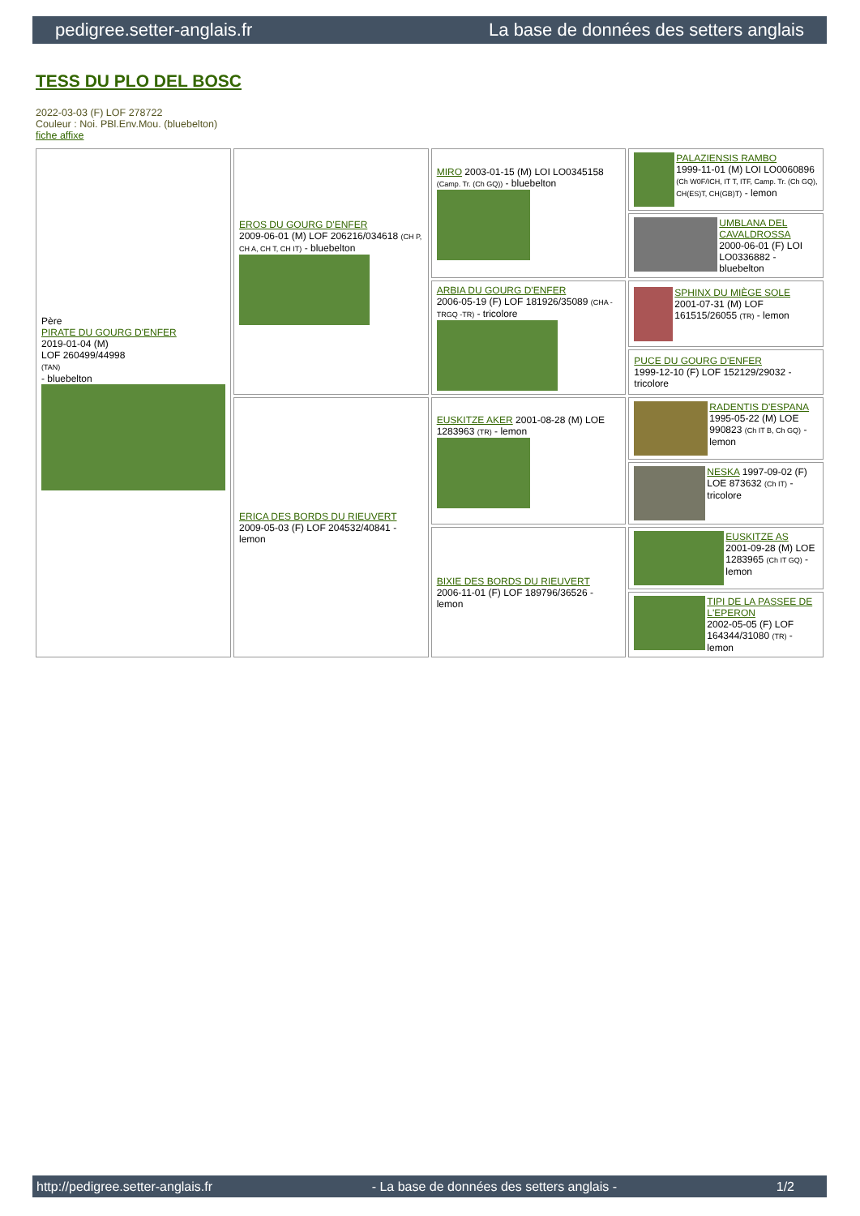pedigree.setter-anglais.fr La base de données des setters anglais
TESS DU PLO DEL BOSC
2022-03-03 (F) LOF 278722
Couleur : Noi. PBl.Env.Mou. (bluebelton)
fiche affixe
| Père PIRATE DU GOURG D'ENFER 2019-01-04 (M) LOF 260499/44998 (TAN) - bluebelton | EROS DU GOURG D'ENFER 2009-06-01 (M) LOF 206216/034618 (CH P, CH A, CH T, CH IT) - bluebelton | MIRO 2003-01-15 (M) LOI LO0345158 (Camp. Tr. (Ch GQ)) - bluebelton | PALAZIENSIS RAMBO 1999-11-01 (M) LOI LO0060896 (Ch W0F/ICH, IT T, ITF, Camp. Tr. (Ch GQ), CH(ES)T, CH(GB)T) - lemon |
| | | | UMBLANA DEL CAVALDROSSA 2000-06-01 (F) LOI LO0336882 - bluebelton |
| | | ARBIA DU GOURG D'ENFER 2006-05-19 (F) LOF 181926/35089 (CHA -TRGQ -TR) - tricolore | SPHINX DU MIÈGE SOLE 2001-07-31 (M) LOF 161515/26055 (TR) - lemon |
| | | | PUCE DU GOURG D'ENFER 1999-12-10 (F) LOF 152129/29032 - tricolore |
| | ERICA DES BORDS DU RIEUVERT 2009-05-03 (F) LOF 204532/40841 - lemon | EUSKITZE AKER 2001-08-28 (M) LOE 1283963 (TR) - lemon | RADENTIS D'ESPANA 1995-05-22 (M) LOE 990823 (Ch IT B, Ch GQ) - lemon |
| | | | NESKA 1997-09-02 (F) LOE 873632 (Ch IT) - tricolore |
| | | BIXIE DES BORDS DU RIEUVERT 2006-11-01 (F) LOF 189796/36526 - lemon | EUSKITZE AS 2001-09-28 (M) LOE 1283965 (Ch IT GQ) - lemon |
| | | | TIPI DE LA PASSEE DE L'EPERON 2002-05-05 (F) LOF 164344/31080 (TR) - lemon |
http://pedigree.setter-anglais.fr - La base de données des setters anglais - 1/2